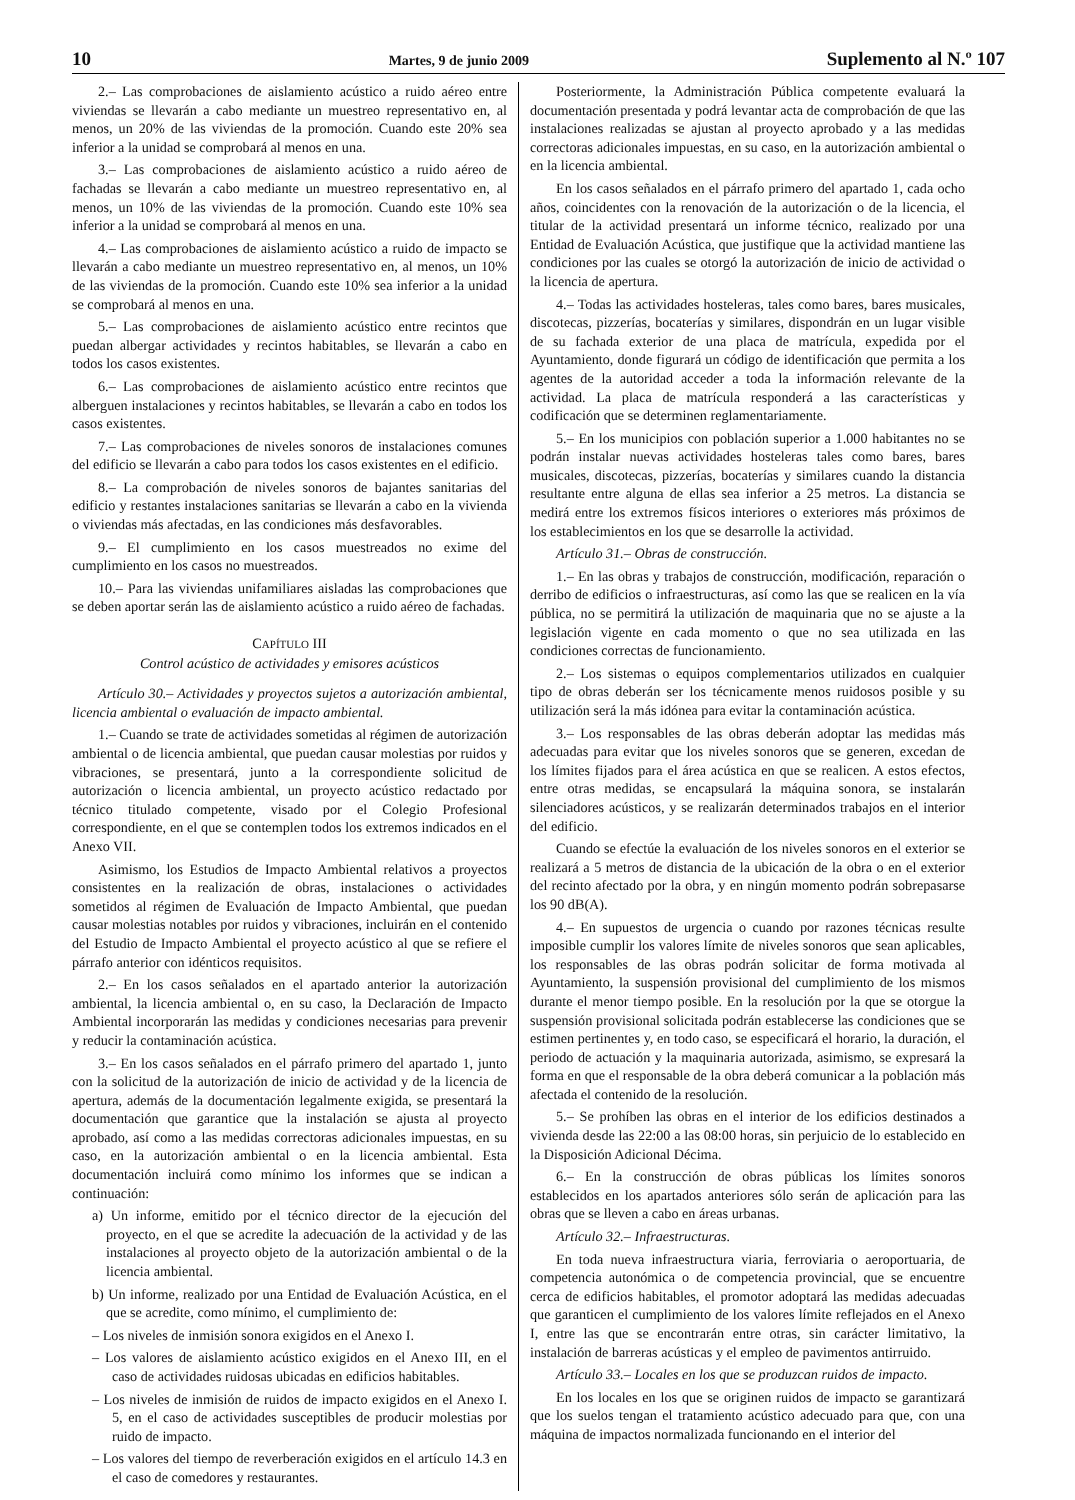10 Martes, 9 de junio 2009 Suplemento al N.º 107
2.– Las comprobaciones de aislamiento acústico a ruido aéreo entre viviendas se llevarán a cabo mediante un muestreo representativo en, al menos, un 20% de las viviendas de la promoción. Cuando este 20% sea inferior a la unidad se comprobará al menos en una.
3.– Las comprobaciones de aislamiento acústico a ruido aéreo de fachadas se llevarán a cabo mediante un muestreo representativo en, al menos, un 10% de las viviendas de la promoción. Cuando este 10% sea inferior a la unidad se comprobará al menos en una.
4.– Las comprobaciones de aislamiento acústico a ruido de impacto se llevarán a cabo mediante un muestreo representativo en, al menos, un 10% de las viviendas de la promoción. Cuando este 10% sea inferior a la unidad se comprobará al menos en una.
5.– Las comprobaciones de aislamiento acústico entre recintos que puedan albergar actividades y recintos habitables, se llevarán a cabo en todos los casos existentes.
6.– Las comprobaciones de aislamiento acústico entre recintos que alberguen instalaciones y recintos habitables, se llevarán a cabo en todos los casos existentes.
7.– Las comprobaciones de niveles sonoros de instalaciones comunes del edificio se llevarán a cabo para todos los casos existentes en el edificio.
8.– La comprobación de niveles sonoros de bajantes sanitarias del edificio y restantes instalaciones sanitarias se llevarán a cabo en la vivienda o viviendas más afectadas, en las condiciones más desfavorables.
9.– El cumplimiento en los casos muestreados no exime del cumplimiento en los casos no muestreados.
10.– Para las viviendas unifamiliares aisladas las comprobaciones que se deben aportar serán las de aislamiento acústico a ruido aéreo de fachadas.
CAPÍTULO III
Control acústico de actividades y emisores acústicos
Artículo 30.– Actividades y proyectos sujetos a autorización ambiental, licencia ambiental o evaluación de impacto ambiental.
1.– Cuando se trate de actividades sometidas al régimen de autorización ambiental o de licencia ambiental, que puedan causar molestias por ruidos y vibraciones, se presentará, junto a la correspondiente solicitud de autorización o licencia ambiental, un proyecto acústico redactado por técnico titulado competente, visado por el Colegio Profesional correspondiente, en el que se contemplen todos los extremos indicados en el Anexo VII.
Asimismo, los Estudios de Impacto Ambiental relativos a proyectos consistentes en la realización de obras, instalaciones o actividades sometidos al régimen de Evaluación de Impacto Ambiental, que puedan causar molestias notables por ruidos y vibraciones, incluirán en el contenido del Estudio de Impacto Ambiental el proyecto acústico al que se refiere el párrafo anterior con idénticos requisitos.
2.– En los casos señalados en el apartado anterior la autorización ambiental, la licencia ambiental o, en su caso, la Declaración de Impacto Ambiental incorporarán las medidas y condiciones necesarias para prevenir y reducir la contaminación acústica.
3.– En los casos señalados en el párrafo primero del apartado 1, junto con la solicitud de la autorización de inicio de actividad y de la licencia de apertura, además de la documentación legalmente exigida, se presentará la documentación que garantice que la instalación se ajusta al proyecto aprobado, así como a las medidas correctoras adicionales impuestas, en su caso, en la autorización ambiental o en la licencia ambiental. Esta documentación incluirá como mínimo los informes que se indican a continuación:
a) Un informe, emitido por el técnico director de la ejecución del proyecto, en el que se acredite la adecuación de la actividad y de las instalaciones al proyecto objeto de la autorización ambiental o de la licencia ambiental.
b) Un informe, realizado por una Entidad de Evaluación Acústica, en el que se acredite, como mínimo, el cumplimiento de:
– Los niveles de inmisión sonora exigidos en el Anexo I.
– Los valores de aislamiento acústico exigidos en el Anexo III, en el caso de actividades ruidosas ubicadas en edificios habitables.
– Los niveles de inmisión de ruidos de impacto exigidos en el Anexo I. 5, en el caso de actividades susceptibles de producir molestias por ruido de impacto.
– Los valores del tiempo de reverberación exigidos en el artículo 14.3 en el caso de comedores y restaurantes.
Posteriormente, la Administración Pública competente evaluará la documentación presentada y podrá levantar acta de comprobación de que las instalaciones realizadas se ajustan al proyecto aprobado y a las medidas correctoras adicionales impuestas, en su caso, en la autorización ambiental o en la licencia ambiental.
En los casos señalados en el párrafo primero del apartado 1, cada ocho años, coincidentes con la renovación de la autorización o de la licencia, el titular de la actividad presentará un informe técnico, realizado por una Entidad de Evaluación Acústica, que justifique que la actividad mantiene las condiciones por las cuales se otorgó la autorización de inicio de actividad o la licencia de apertura.
4.– Todas las actividades hosteleras, tales como bares, bares musicales, discotecas, pizzerías, bocaterías y similares, dispondrán en un lugar visible de su fachada exterior de una placa de matrícula, expedida por el Ayuntamiento, donde figurará un código de identificación que permita a los agentes de la autoridad acceder a toda la información relevante de la actividad. La placa de matrícula responderá a las características y codificación que se determinen reglamentariamente.
5.– En los municipios con población superior a 1.000 habitantes no se podrán instalar nuevas actividades hosteleras tales como bares, bares musicales, discotecas, pizzerías, bocaterías y similares cuando la distancia resultante entre alguna de ellas sea inferior a 25 metros. La distancia se medirá entre los extremos físicos interiores o exteriores más próximos de los establecimientos en los que se desarrolle la actividad.
Artículo 31.– Obras de construcción.
1.– En las obras y trabajos de construcción, modificación, reparación o derribo de edificios o infraestructuras, así como las que se realicen en la vía pública, no se permitirá la utilización de maquinaria que no se ajuste a la legislación vigente en cada momento o que no sea utilizada en las condiciones correctas de funcionamiento.
2.– Los sistemas o equipos complementarios utilizados en cualquier tipo de obras deberán ser los técnicamente menos ruidosos posible y su utilización será la más idónea para evitar la contaminación acústica.
3.– Los responsables de las obras deberán adoptar las medidas más adecuadas para evitar que los niveles sonoros que se generen, excedan de los límites fijados para el área acústica en que se realicen. A estos efectos, entre otras medidas, se encapsulará la máquina sonora, se instalarán silenciadores acústicos, y se realizarán determinados trabajos en el interior del edificio.
Cuando se efectúe la evaluación de los niveles sonoros en el exterior se realizará a 5 metros de distancia de la ubicación de la obra o en el exterior del recinto afectado por la obra, y en ningún momento podrán sobrepasarse los 90 dB(A).
4.– En supuestos de urgencia o cuando por razones técnicas resulte imposible cumplir los valores límite de niveles sonoros que sean aplicables, los responsables de las obras podrán solicitar de forma motivada al Ayuntamiento, la suspensión provisional del cumplimiento de los mismos durante el menor tiempo posible. En la resolución por la que se otorgue la suspensión provisional solicitada podrán establecerse las condiciones que se estimen pertinentes y, en todo caso, se especificará el horario, la duración, el periodo de actuación y la maquinaria autorizada, asimismo, se expresará la forma en que el responsable de la obra deberá comunicar a la población más afectada el contenido de la resolución.
5.– Se prohíben las obras en el interior de los edificios destinados a vivienda desde las 22:00 a las 08:00 horas, sin perjuicio de lo establecido en la Disposición Adicional Décima.
6.– En la construcción de obras públicas los límites sonoros establecidos en los apartados anteriores sólo serán de aplicación para las obras que se lleven a cabo en áreas urbanas.
Artículo 32.– Infraestructuras.
En toda nueva infraestructura viaria, ferroviaria o aeroportuaria, de competencia autonómica o de competencia provincial, que se encuentre cerca de edificios habitables, el promotor adoptará las medidas adecuadas que garanticen el cumplimiento de los valores límite reflejados en el Anexo I, entre las que se encontrarán entre otras, sin carácter limitativo, la instalación de barreras acústicas y el empleo de pavimentos antirruido.
Artículo 33.– Locales en los que se produzcan ruidos de impacto.
En los locales en los que se originen ruidos de impacto se garantizará que los suelos tengan el tratamiento acústico adecuado para que, con una máquina de impactos normalizada funcionando en el interior del